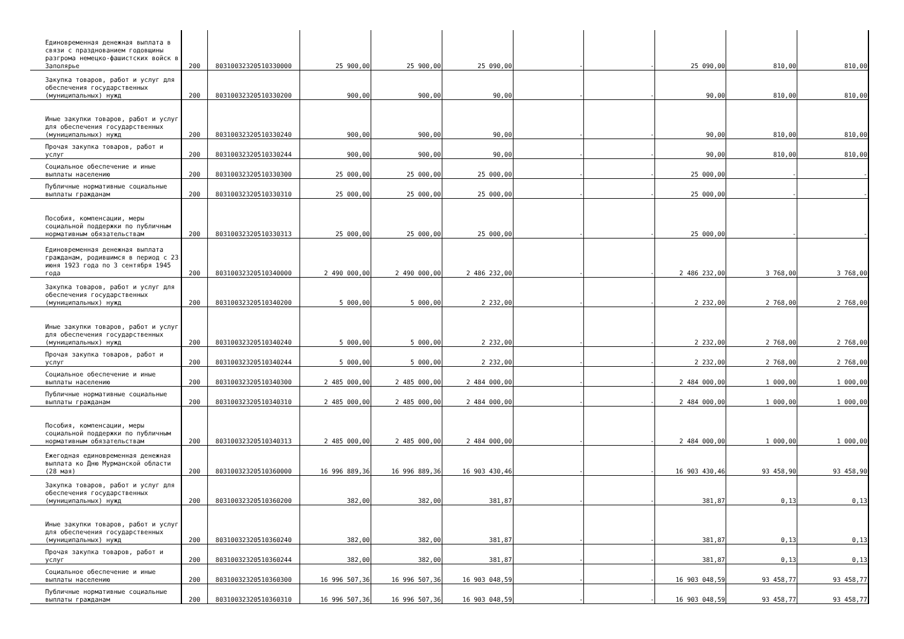| Единовременная денежная выплата в связи с празднованием годовщины разгрома немецко-фашистских войск в Заполярье | 200 | 80310032320510330000 | 25 900,00 | 25 900,00 | 25 090,00 | - | - | 25 090,00 | 810,00 | 810,00 |
| Закупка товаров, работ и услуг для обеспечения государственных (муниципальных) нужд | 200 | 80310032320510330200 | 900,00 | 900,00 | 90,00 | - | - | 90,00 | 810,00 | 810,00 |
| Иные закупки товаров, работ и услуг для обеспечения государственных (муниципальных) нужд | 200 | 80310032320510330240 | 900,00 | 900,00 | 90,00 | - | - | 90,00 | 810,00 | 810,00 |
| Прочая закупка товаров, работ и услуг | 200 | 80310032320510330244 | 900,00 | 900,00 | 90,00 | - | - | 90,00 | 810,00 | 810,00 |
| Социальное обеспечение и иные выплаты населению | 200 | 80310032320510330300 | 25 000,00 | 25 000,00 | 25 000,00 | - | - | 25 000,00 | - | - |
| Публичные нормативные социальные выплаты гражданам | 200 | 80310032320510330310 | 25 000,00 | 25 000,00 | 25 000,00 | - | - | 25 000,00 | - | - |
| Пособия, компенсации, меры социальной поддержки по публичным нормативным обязательствам | 200 | 80310032320510330313 | 25 000,00 | 25 000,00 | 25 000,00 | - | - | 25 000,00 | - | - |
| Единовременная денежная выплата гражданам, родившимся в период с 23 июня 1923 года по 3 сентября 1945 года | 200 | 80310032320510340000 | 2 490 000,00 | 2 490 000,00 | 2 486 232,00 | - | - | 2 486 232,00 | 3 768,00 | 3 768,00 |
| Закупка товаров, работ и услуг для обеспечения государственных (муниципальных) нужд | 200 | 80310032320510340200 | 5 000,00 | 5 000,00 | 2 232,00 | - | - | 2 232,00 | 2 768,00 | 2 768,00 |
| Иные закупки товаров, работ и услуг для обеспечения государственных (муниципальных) нужд | 200 | 80310032320510340240 | 5 000,00 | 5 000,00 | 2 232,00 | - | - | 2 232,00 | 2 768,00 | 2 768,00 |
| Прочая закупка товаров, работ и услуг | 200 | 80310032320510340244 | 5 000,00 | 5 000,00 | 2 232,00 | - | - | 2 232,00 | 2 768,00 | 2 768,00 |
| Социальное обеспечение и иные выплаты населению | 200 | 80310032320510340300 | 2 485 000,00 | 2 485 000,00 | 2 484 000,00 | - | - | 2 484 000,00 | 1 000,00 | 1 000,00 |
| Публичные нормативные социальные выплаты гражданам | 200 | 80310032320510340310 | 2 485 000,00 | 2 485 000,00 | 2 484 000,00 | - | - | 2 484 000,00 | 1 000,00 | 1 000,00 |
| Пособия, компенсации, меры социальной поддержки по публичным нормативным обязательствам | 200 | 80310032320510340313 | 2 485 000,00 | 2 485 000,00 | 2 484 000,00 | - | - | 2 484 000,00 | 1 000,00 | 1 000,00 |
| Ежегодная единовременная денежная выплата ко Дню Мурманской области (28 мая) | 200 | 80310032320510360000 | 16 996 889,36 | 16 996 889,36 | 16 903 430,46 | - | - | 16 903 430,46 | 93 458,90 | 93 458,90 |
| Закупка товаров, работ и услуг для обеспечения государственных (муниципальных) нужд | 200 | 80310032320510360200 | 382,00 | 382,00 | 381,87 | - | - | 381,87 | 0,13 | 0,13 |
| Иные закупки товаров, работ и услуг для обеспечения государственных (муниципальных) нужд | 200 | 80310032320510360240 | 382,00 | 382,00 | 381,87 | - | - | 381,87 | 0,13 | 0,13 |
| Прочая закупка товаров, работ и услуг | 200 | 80310032320510360244 | 382,00 | 382,00 | 381,87 | - | - | 381,87 | 0,13 | 0,13 |
| Социальное обеспечение и иные выплаты населению | 200 | 80310032320510360300 | 16 996 507,36 | 16 996 507,36 | 16 903 048,59 | - | - | 16 903 048,59 | 93 458,77 | 93 458,77 |
| Публичные нормативные социальные выплаты гражданам | 200 | 80310032320510360310 | 16 996 507,36 | 16 996 507,36 | 16 903 048,59 | - | - | 16 903 048,59 | 93 458,77 | 93 458,77 |